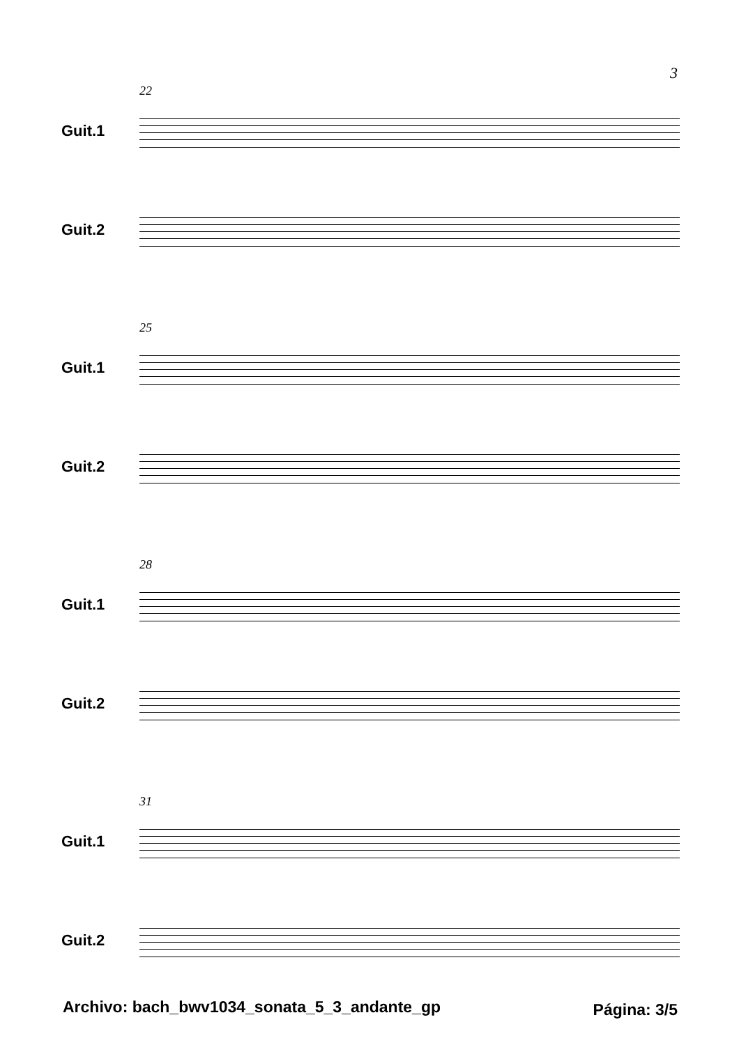3
22
Guit.1
Guit.2
25
Guit.1
Guit.2
28
Guit.1
Guit.2
31
Guit.1
Guit.2
Archivo: bach_bwv1034_sonata_5_3_andante_gp
Página: 3/5